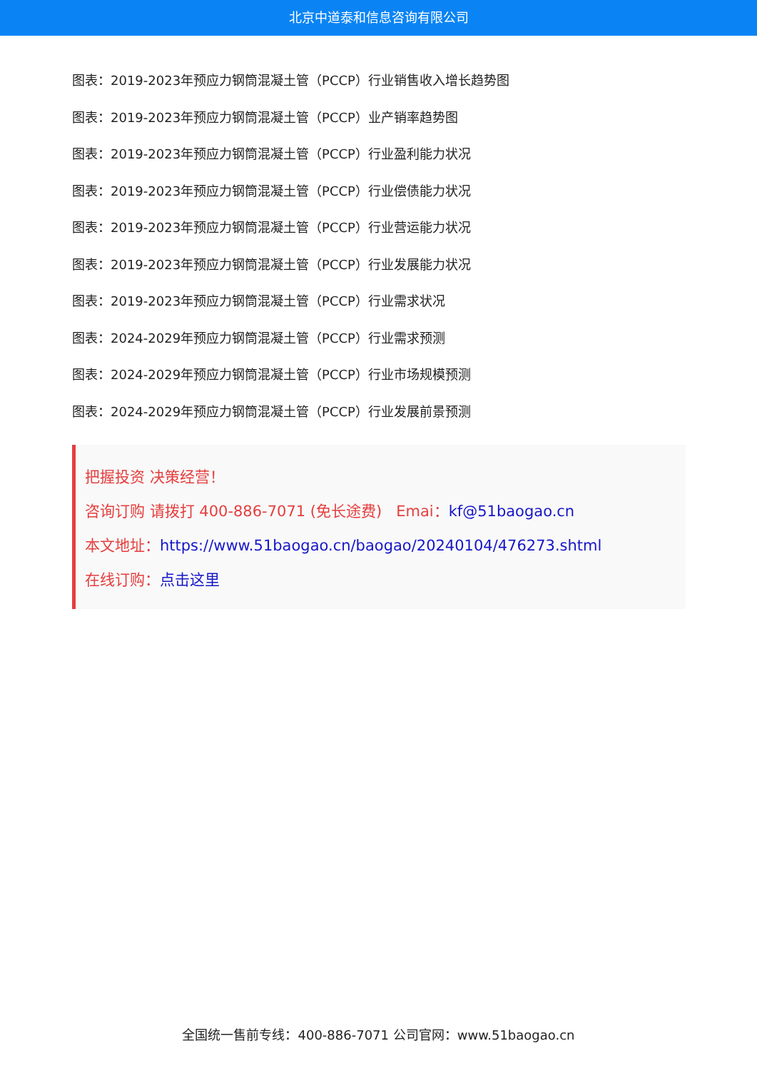北京中道泰和信息咨询有限公司
图表：2019-2023年预应力钢筒混凝土管（PCCP）行业销售收入增长趋势图
图表：2019-2023年预应力钢筒混凝土管（PCCP）业产销率趋势图
图表：2019-2023年预应力钢筒混凝土管（PCCP）行业盈利能力状况
图表：2019-2023年预应力钢筒混凝土管（PCCP）行业偿债能力状况
图表：2019-2023年预应力钢筒混凝土管（PCCP）行业营运能力状况
图表：2019-2023年预应力钢筒混凝土管（PCCP）行业发展能力状况
图表：2019-2023年预应力钢筒混凝土管（PCCP）行业需求状况
图表：2024-2029年预应力钢筒混凝土管（PCCP）行业需求预测
图表：2024-2029年预应力钢筒混凝土管（PCCP）行业市场规模预测
图表：2024-2029年预应力钢筒混凝土管（PCCP）行业发展前景预测
把握投资 决策经营！
咨询订购 请拨打 400-886-7071 (免长途费) Emai：kf@51baogao.cn
本文地址：https://www.51baogao.cn/baogao/20240104/476273.shtml
在线订购：点击这里
全国统一售前专线：400-886-7071 公司官网：www.51baogao.cn